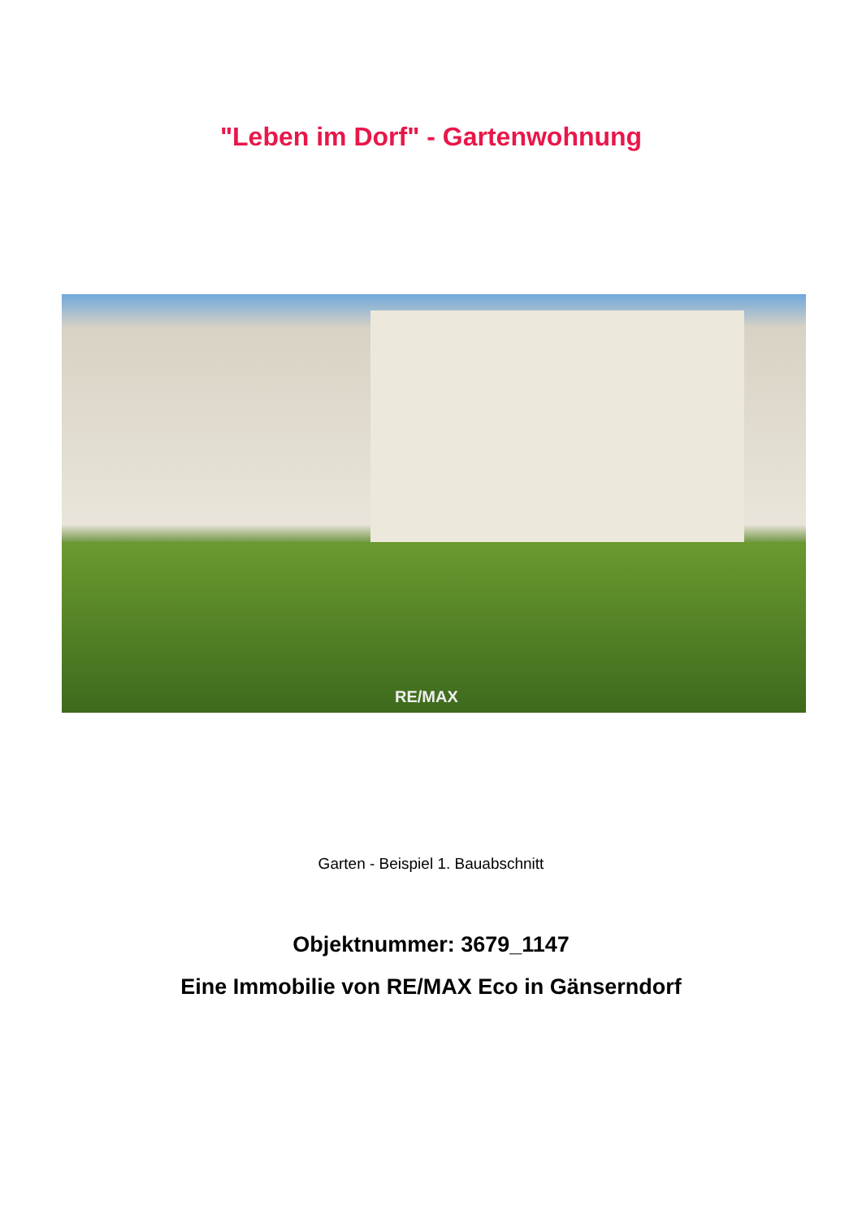"Leben im Dorf" - Gartenwohnung
RE/MAX
Garten - Beispiel 1. Bauabschnitt
Objektnummer: 3679_1147
Eine Immobilie von RE/MAX Eco in Gänserndorf